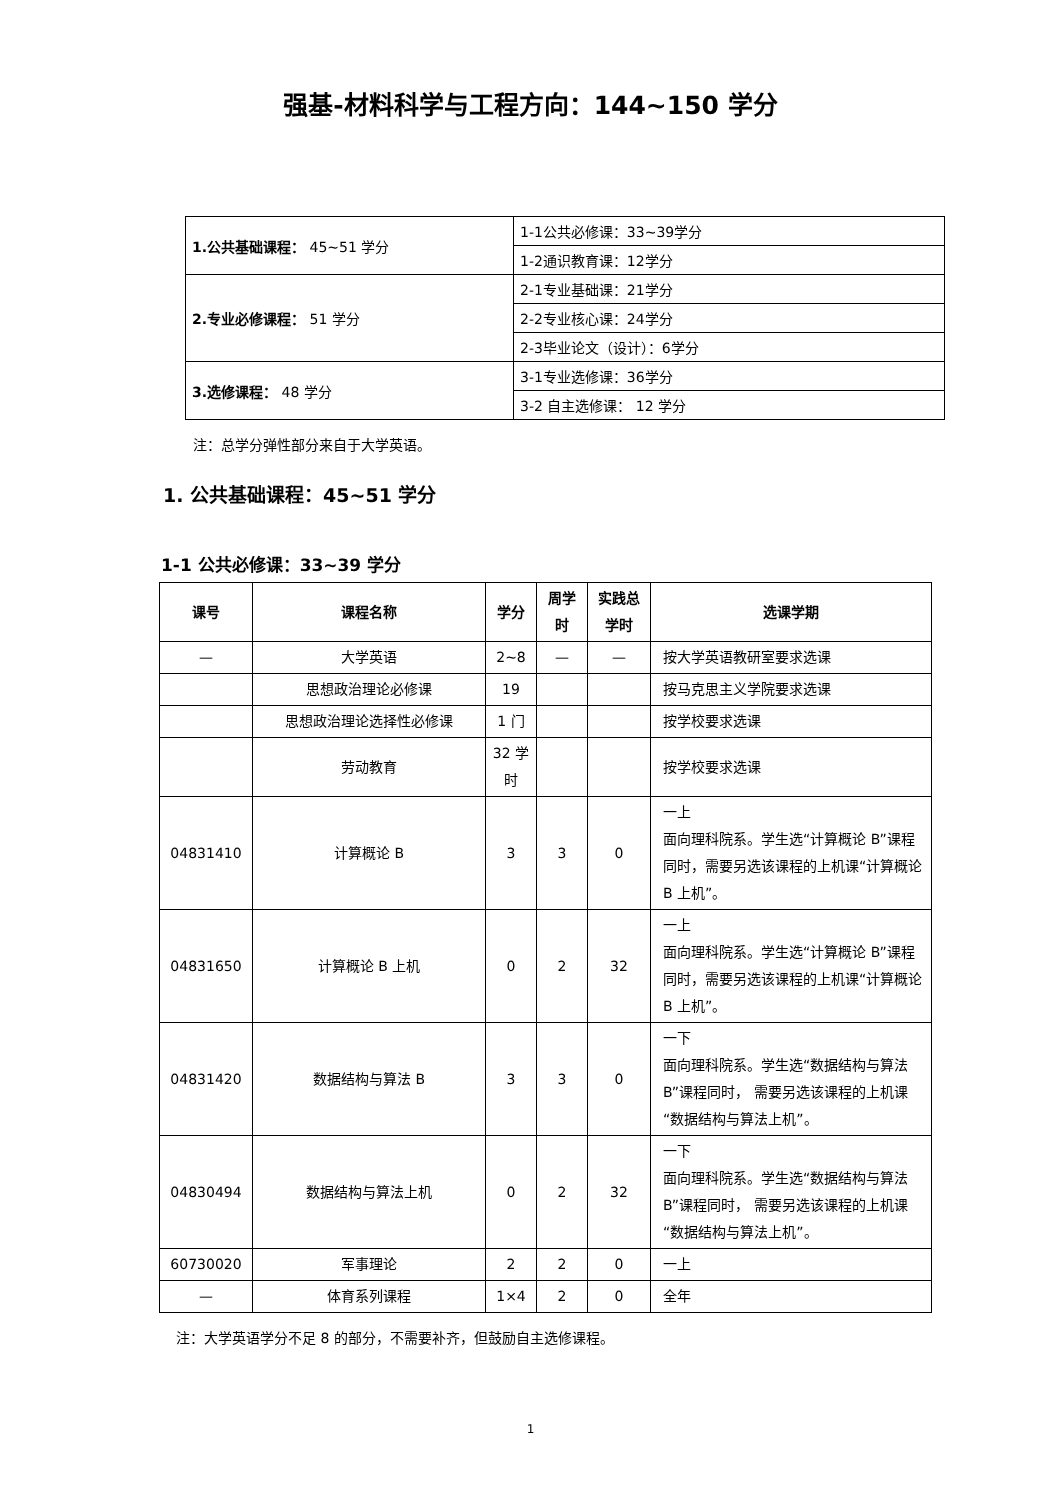强基-材料科学与工程方向：144~150 学分
| 1.公共基础课程： 45~51 学分 | 1-1公共必修课：33~39学分 |
| | 1-2通识教育课：12学分 |
| 2.专业必修课程： 51 学分 | 2-1专业基础课：21学分 |
| | 2-2专业核心课：24学分 |
| | 2-3毕业论文（设计）：6学分 |
| 3.选修课程： 48 学分 | 3-1专业选修课：36学分 |
| | 3-2 自主选修课： 12 学分 |
注：总学分弹性部分来自于大学英语。
1. 公共基础课程：45~51 学分
1-1 公共必修课：33~39 学分
| 课号 | 课程名称 | 学分 | 周学时 | 实践总学时 | 选课学期 |
| --- | --- | --- | --- | --- | --- |
| — | 大学英语 | 2~8 | — | — | 按大学英语教研室要求选课 |
| | 思想政治理论必修课 | 19 | | | 按马克思主义学院要求选课 |
| | 思想政治理论选择性必修课 | 1 门 | | | 按学校要求选课 |
| | 劳动教育 | 32 学时 | | | 按学校要求选课 |
| 04831410 | 计算概论 B | 3 | 3 | 0 | 一上 面向理科院系。学生选“计算概论 B”课程同时，需要另选该课程的上机课“计算概论 B 上机”。 |
| 04831650 | 计算概论 B 上机 | 0 | 2 | 32 | 一上 面向理科院系。学生选“计算概论 B”课程同时，需要另选该课程的上机课“计算概论 B 上机”。 |
| 04831420 | 数据结构与算法 B | 3 | 3 | 0 | 一下 面向理科院系。学生选“数据结构与算法 B”课程同时， 需要另选该课程的上机课“数据结构与算法上机”。 |
| 04830494 | 数据结构与算法上机 | 0 | 2 | 32 | 一下 面向理科院系。学生选“数据结构与算法 B”课程同时， 需要另选该课程的上机课“数据结构与算法上机”。 |
| 60730020 | 军事理论 | 2 | 2 | 0 | 一上 |
| — | 体育系列课程 | 1×4 | 2 | 0 | 全年 |
注：大学英语学分不足 8 的部分，不需要补齐，但鼓励自主选修课程。
1